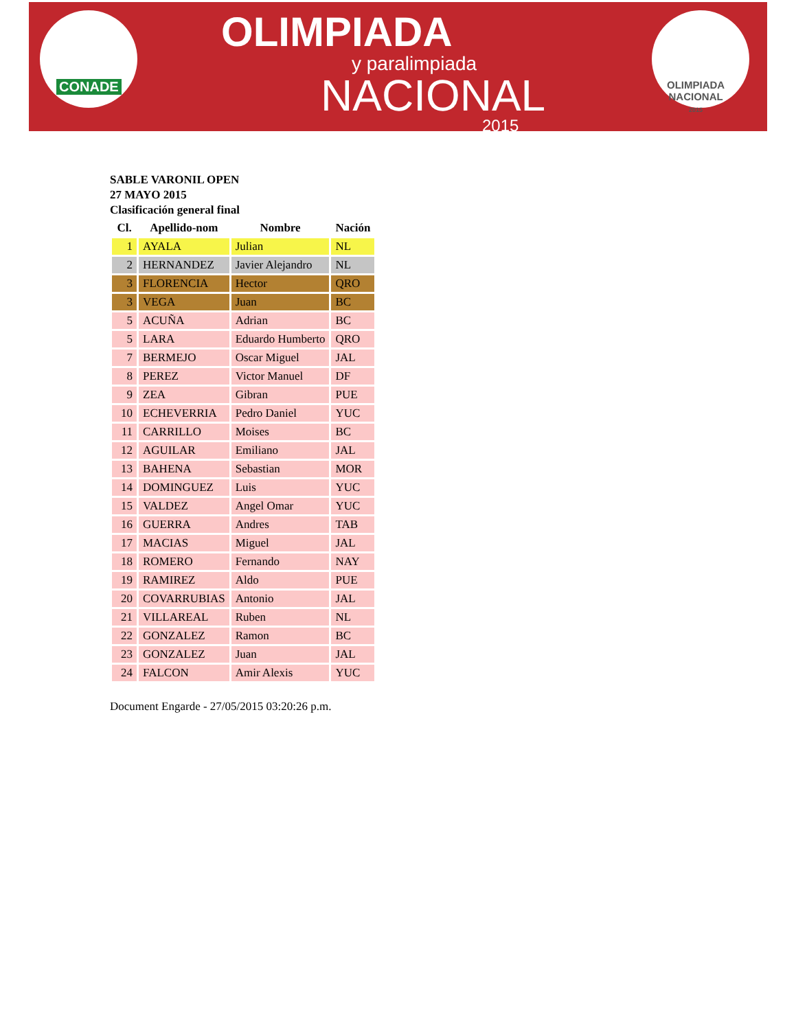CONADE
OLIMPIADA
y paralimpiada
NACIONAL
2015
OLIMPIADA
NACIONAL
2015
SABLE VARONIL OPEN
27 MAYO 2015
Clasificación general final
| Cl. | Apellido-nom | Nombre | Nación |
| --- | --- | --- | --- |
| 1 | AYALA | Julian | NL |
| 2 | HERNANDEZ | Javier Alejandro | NL |
| 3 | FLORENCIA | Hector | QRO |
| 3 | VEGA | Juan | BC |
| 5 | ACUÑA | Adrian | BC |
| 5 | LARA | Eduardo Humberto | QRO |
| 7 | BERMEJO | Oscar Miguel | JAL |
| 8 | PEREZ | Victor Manuel | DF |
| 9 | ZEA | Gibran | PUE |
| 10 | ECHEVERRIA | Pedro Daniel | YUC |
| 11 | CARRILLO | Moises | BC |
| 12 | AGUILAR | Emiliano | JAL |
| 13 | BAHENA | Sebastian | MOR |
| 14 | DOMINGUEZ | Luis | YUC |
| 15 | VALDEZ | Angel Omar | YUC |
| 16 | GUERRA | Andres | TAB |
| 17 | MACIAS | Miguel | JAL |
| 18 | ROMERO | Fernando | NAY |
| 19 | RAMIREZ | Aldo | PUE |
| 20 | COVARRUBIAS | Antonio | JAL |
| 21 | VILLAREAL | Ruben | NL |
| 22 | GONZALEZ | Ramon | BC |
| 23 | GONZALEZ | Juan | JAL |
| 24 | FALCON | Amir Alexis | YUC |
Document Engarde - 27/05/2015 03:20:26 p.m.